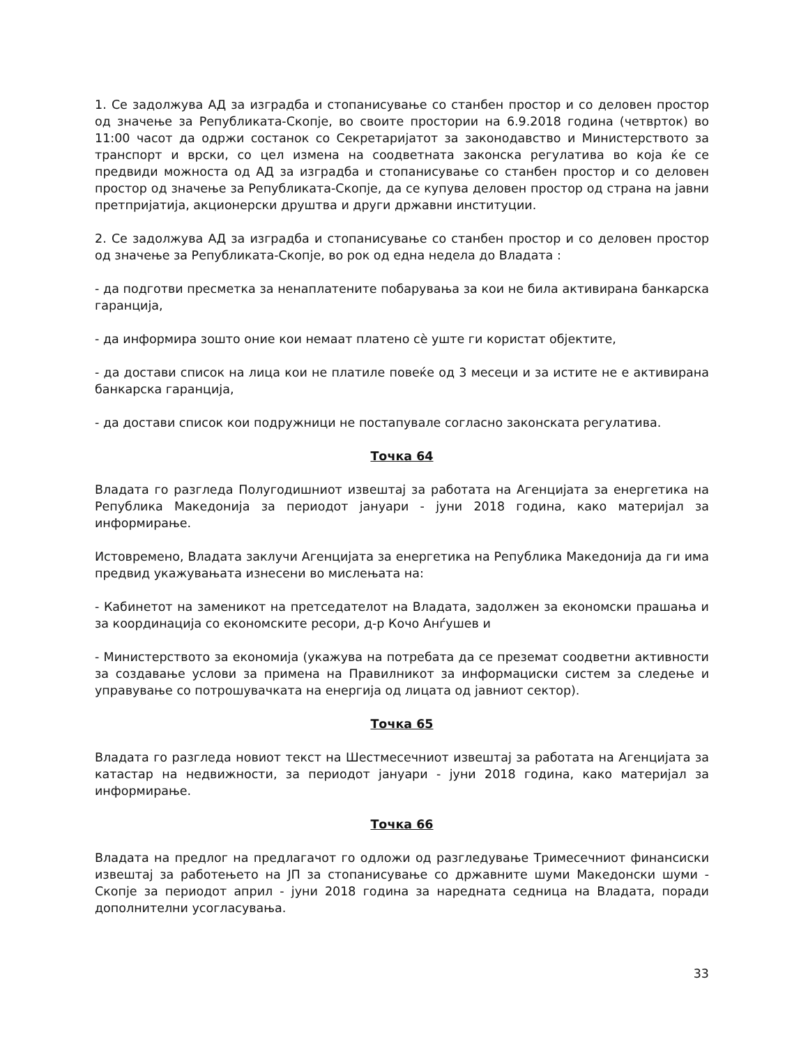1. Се задолжува АД за изградба и стопанисување со станбен простор и со деловен простор од значење за Републиката-Скопје, во своите простории на 6.9.2018 година (четврток) во 11:00 часот да одржи состанок со Секретаријатот за законодавство и Министерството за транспорт и врски, со цел измена на соодветната законска регулатива во која ќе се предвиди можноста од АД за изградба и стопанисување со станбен простор и со деловен простор од значење за Републиката-Скопје, да се купува деловен простор од страна на јавни претпријатија, акционерски друштва и други државни институции.
2. Се задолжува АД за изградба и стопанисување со станбен простор и со деловен простор од значење за Републиката-Скопје, во рок од една недела до Владата :
- да подготви пресметка за ненаплатените побарувања за кои не била активирана банкарска гаранција,
- да информира зошто оние кои немаат платено сè уште ги користат објектите,
- да достави список на лица кои не платиле повеќе од 3 месеци и за истите не е активирана банкарска гаранција,
- да достави список кои подружници не постапувале согласно законската регулатива.
Точка 64
Владата го разгледа Полугодишниот извештај за работата на Агенцијата за енергетика на Република Македонија за периодот јануари - јуни 2018 година, како материјал за информирање.
Истовремено, Владата заклучи Агенцијата за енергетика на Република Македонија да ги има предвид укажувањата изнесени во мислењата на:
- Кабинетот на заменикот на претседателот на Владата, задолжен за економски прашања и за координација со економските ресори, д-р Кочо Анѓушев и
- Министерството за економија (укажува на потребата да се преземат соодветни активности за создавање услови за примена на Правилникот за информациски систем за следење и управување со потрошувачката на енергија од лицата од јавниот сектор).
Точка 65
Владата го разгледа новиот текст на Шестмесечниот извештај за работата на Агенцијата за катастар на недвижности, за периодот јануари - јуни 2018 година, како материјал за информирање.
Точка 66
Владата на предлог на предлагачот го одложи од разгледување Тримесечниот финансиски извештај за работењето на ЈП за стопанисување со државните шуми Македонски шуми - Скопје за периодот април - јуни 2018 година за наредната седница на Владата, поради дополнителни усогласувања.
33